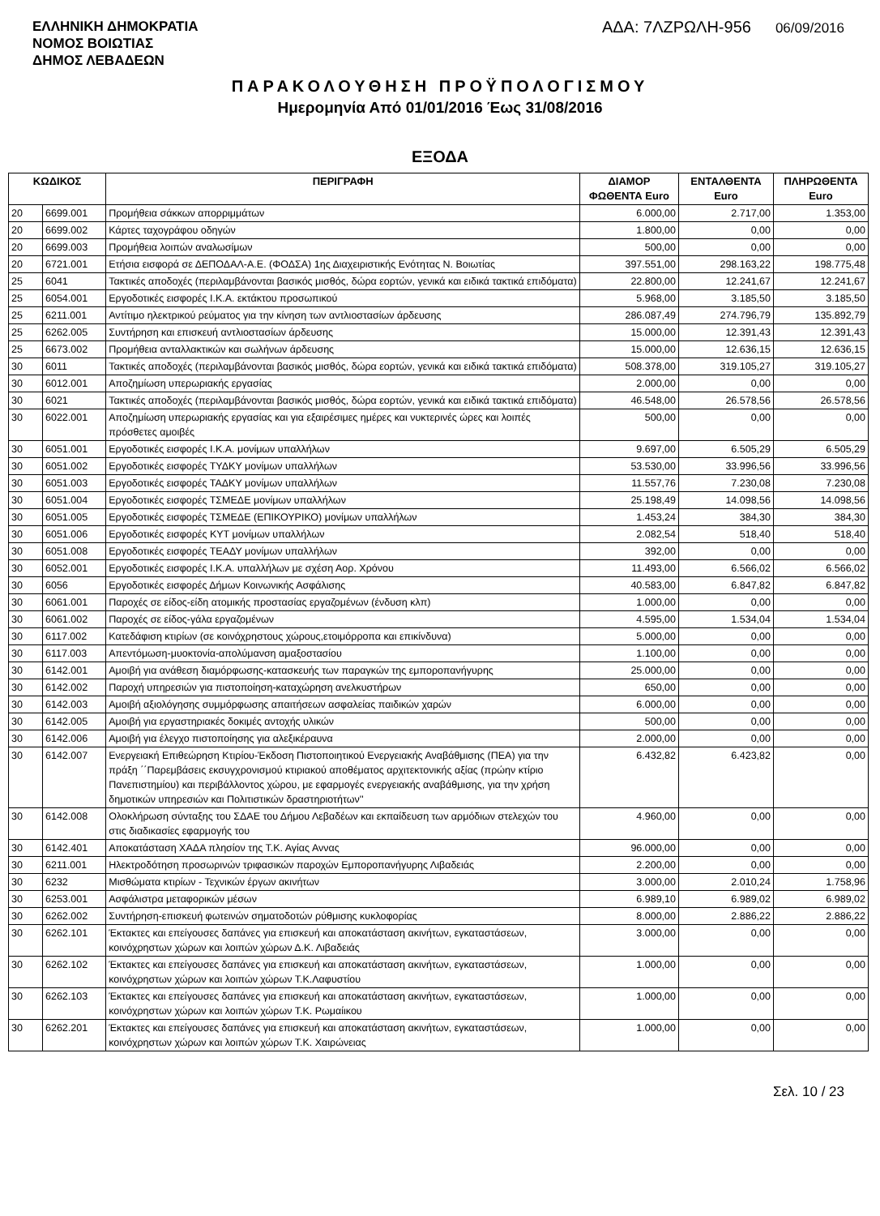ΕΛΛΗΝΙΚΗ ΔΗΜΟΚΡΑΤΙΑ
ΝΟΜΟΣ ΒΟΙΩΤΙΑΣ
ΔΗΜΟΣ ΛΕΒΑΔΕΩΝ
ΑΔΑ: 7ΛΖΡΩΛΗ-956 06/09/2016
ΠΑΡΑΚΟΛΟΥΘΗΣΗ ΠΡΟΫΠΟΛΟΓΙΣΜΟΥ
Ημερομηνία Από 01/01/2016 Έως 31/08/2016
ΕΞΟΔΑ
| ΚΩΔΙΚΟΣ | | ΠΕΡΙΓΡΑΦΗ | ΔΙΑΜΟΡ ΦΩΘΕΝΤΑ Euro | ΕΝΤΑΛΘΕΝΤΑ Euro | ΠΛΗΡΩΘΕΝΤΑ Euro |
| --- | --- | --- | --- | --- | --- |
| 20 | 6699.001 | Προμήθεια σάκκων απορριμμάτων | 6.000,00 | 2.717,00 | 1.353,00 |
| 20 | 6699.002 | Κάρτες ταχογράφου οδηγών | 1.800,00 | 0,00 | 0,00 |
| 20 | 6699.003 | Προμήθεια λοιπών αναλωσίμων | 500,00 | 0,00 | 0,00 |
| 20 | 6721.001 | Ετήσια εισφορά σε ΔΕΠΟΔΑΛ-Α.Ε. (ΦΟΔΣΑ) 1ης Διαχειριστικής Ενότητας Ν. Βοιωτίας | 397.551,00 | 298.163,22 | 198.775,48 |
| 25 | 6041 | Τακτικές αποδοχές (περιλαμβάνονται βασικός μισθός, δώρα εορτών, γενικά και ειδικά τακτικά επιδόματα) | 22.800,00 | 12.241,67 | 12.241,67 |
| 25 | 6054.001 | Εργοδοτικές εισφορές Ι.Κ.Α. εκτάκτου προσωπικού | 5.968,00 | 3.185,50 | 3.185,50 |
| 25 | 6211.001 | Αντίτιμο ηλεκτρικού ρεύματος για την κίνηση των αντλιοστασίων άρδευσης | 286.087,49 | 274.796,79 | 135.892,79 |
| 25 | 6262.005 | Συντήρηση και επισκευή αντλιοστασίων άρδευσης | 15.000,00 | 12.391,43 | 12.391,43 |
| 25 | 6673.002 | Προμήθεια ανταλλακτικών και σωλήνων άρδευσης | 15.000,00 | 12.636,15 | 12.636,15 |
| 30 | 6011 | Τακτικές αποδοχές (περιλαμβάνονται βασικός μισθός, δώρα εορτών, γενικά και ειδικά τακτικά επιδόματα) | 508.378,00 | 319.105,27 | 319.105,27 |
| 30 | 6012.001 | Αποζημίωση υπερωριακής εργασίας | 2.000,00 | 0,00 | 0,00 |
| 30 | 6021 | Τακτικές αποδοχές (περιλαμβάνονται βασικός μισθός, δώρα εορτών, γενικά και ειδικά τακτικά επιδόματα) | 46.548,00 | 26.578,56 | 26.578,56 |
| 30 | 6022.001 | Αποζημίωση υπερωριακής εργασίας και για εξαιρέσιμες ημέρες και νυκτερινές ώρες και λοιπές πρόσθετες αμοιβές | 500,00 | 0,00 | 0,00 |
| 30 | 6051.001 | Εργοδοτικές εισφορές Ι.Κ.Α. μονίμων υπαλλήλων | 9.697,00 | 6.505,29 | 6.505,29 |
| 30 | 6051.002 | Εργοδοτικές εισφορές ΤΥΔΚΥ μονίμων υπαλλήλων | 53.530,00 | 33.996,56 | 33.996,56 |
| 30 | 6051.003 | Εργοδοτικές εισφορές ΤΑΔΚΥ μονίμων υπαλλήλων | 11.557,76 | 7.230,08 | 7.230,08 |
| 30 | 6051.004 | Εργοδοτικές εισφορές ΤΣΜΕΔΕ μονίμων υπαλλήλων | 25.198,49 | 14.098,56 | 14.098,56 |
| 30 | 6051.005 | Εργοδοτικές εισφορές ΤΣΜΕΔΕ (ΕΠΙΚΟΥΡΙΚΟ) μονίμων υπαλλήλων | 1.453,24 | 384,30 | 384,30 |
| 30 | 6051.006 | Εργοδοτικές εισφορές ΚΥΤ μονίμων υπαλλήλων | 2.082,54 | 518,40 | 518,40 |
| 30 | 6051.008 | Εργοδοτικές εισφορές ΤΕΑΔΥ μονίμων υπαλλήλων | 392,00 | 0,00 | 0,00 |
| 30 | 6052.001 | Εργοδοτικές εισφορές Ι.Κ.Α. υπαλλήλων με σχέση Αορ. Χρόνου | 11.493,00 | 6.566,02 | 6.566,02 |
| 30 | 6056 | Εργοδοτικές εισφορές Δήμων Κοινωνικής Ασφάλισης | 40.583,00 | 6.847,82 | 6.847,82 |
| 30 | 6061.001 | Παροχές σε είδος-είδη ατομικής προστασίας εργαζομένων (ένδυση κλπ) | 1.000,00 | 0,00 | 0,00 |
| 30 | 6061.002 | Παροχές σε είδος-γάλα εργαζομένων | 4.595,00 | 1.534,04 | 1.534,04 |
| 30 | 6117.002 | Κατεδάφιση κτιρίων (σε κοινόχρηστους χώρους,ετοιμόρροπα και επικίνδυνα) | 5.000,00 | 0,00 | 0,00 |
| 30 | 6117.003 | Απεντόμωση-μυοκτονία-απολύμανση αμαξοστασίου | 1.100,00 | 0,00 | 0,00 |
| 30 | 6142.001 | Αμοιβή για ανάθεση διαμόρφωσης-κατασκευής των παραγκών της εμποροπανήγυρης | 25.000,00 | 0,00 | 0,00 |
| 30 | 6142.002 | Παροχή υπηρεσιών για πιστοποίηση-καταχώρηση ανελκυστήρων | 650,00 | 0,00 | 0,00 |
| 30 | 6142.003 | Αμοιβή αξιολόγησης συμμόρφωσης απαιτήσεων ασφαλείας παιδικών χαρών | 6.000,00 | 0,00 | 0,00 |
| 30 | 6142.005 | Αμοιβή για εργαστηριακές δοκιμές αντοχής υλικών | 500,00 | 0,00 | 0,00 |
| 30 | 6142.006 | Αμοιβή για έλεγχο πιστοποίησης για αλεξικέραυνα | 2.000,00 | 0,00 | 0,00 |
| 30 | 6142.007 | Ενεργειακή Επιθεώρηση Κτιρίου-Έκδοση Πιστοποιητικού Ενεργειακής Αναβάθμισης (ΠΕΑ) για την πράξη ΄΄Παρεμβάσεις εκσυγχρονισμού κτιριακού αποθέματος αρχιτεκτονικής αξίας (πρώην κτίριο Πανεπιστημίου) και περιβάλλοντος χώρου, με εφαρμογές ενεργειακής αναβάθμισης, για την χρήση δημοτικών υπηρεσιών και Πολιτιστικών δραστηριοτήτων'' | 6.432,82 | 6.423,82 | 0,00 |
| 30 | 6142.008 | Ολοκλήρωση σύνταξης του ΣΔΑΕ του Δήμου Λεβαδέων και εκπαίδευση των αρμόδιων στελεχών του στις διαδικασίες εφαρμογής του | 4.960,00 | 0,00 | 0,00 |
| 30 | 6142.401 | Αποκατάσταση ΧΑΔΑ πλησίον της Τ.Κ. Αγίας Αννας | 96.000,00 | 0,00 | 0,00 |
| 30 | 6211.001 | Ηλεκτροδότηση προσωρινών τριφασικών παροχών Εμποροπανήγυρης Λιβαδειάς | 2.200,00 | 0,00 | 0,00 |
| 30 | 6232 | Μισθώματα κτιρίων - Τεχνικών έργων ακινήτων | 3.000,00 | 2.010,24 | 1.758,96 |
| 30 | 6253.001 | Ασφάλιστρα μεταφορικών μέσων | 6.989,10 | 6.989,02 | 6.989,02 |
| 30 | 6262.002 | Συντήρηση-επισκευή φωτεινών σηματοδοτών ρύθμισης κυκλοφορίας | 8.000,00 | 2.886,22 | 2.886,22 |
| 30 | 6262.101 | Έκτακτες και επείγουσες δαπάνες για επισκευή και αποκατάσταση ακινήτων, εγκαταστάσεων, κοινόχρηστων χώρων και λοιπών χώρων Δ.Κ. Λιβαδειάς | 3.000,00 | 0,00 | 0,00 |
| 30 | 6262.102 | Έκτακτες και επείγουσες δαπάνες για επισκευή και αποκατάσταση ακινήτων, εγκαταστάσεων, κοινόχρηστων χώρων και λοιπών χώρων Τ.Κ.Λαφυστίου | 1.000,00 | 0,00 | 0,00 |
| 30 | 6262.103 | Έκτακτες και επείγουσες δαπάνες για επισκευή και αποκατάσταση ακινήτων, εγκαταστάσεων, κοινόχρηστων χώρων και λοιπών χώρων Τ.Κ. Ρωμαίικου | 1.000,00 | 0,00 | 0,00 |
| 30 | 6262.201 | Έκτακτες και επείγουσες δαπάνες για επισκευή και αποκατάσταση ακινήτων, εγκαταστάσεων, κοινόχρηστων χώρων και λοιπών χώρων Τ.Κ. Χαιρώνειας | 1.000,00 | 0,00 | 0,00 |
Σελ. 10 / 23